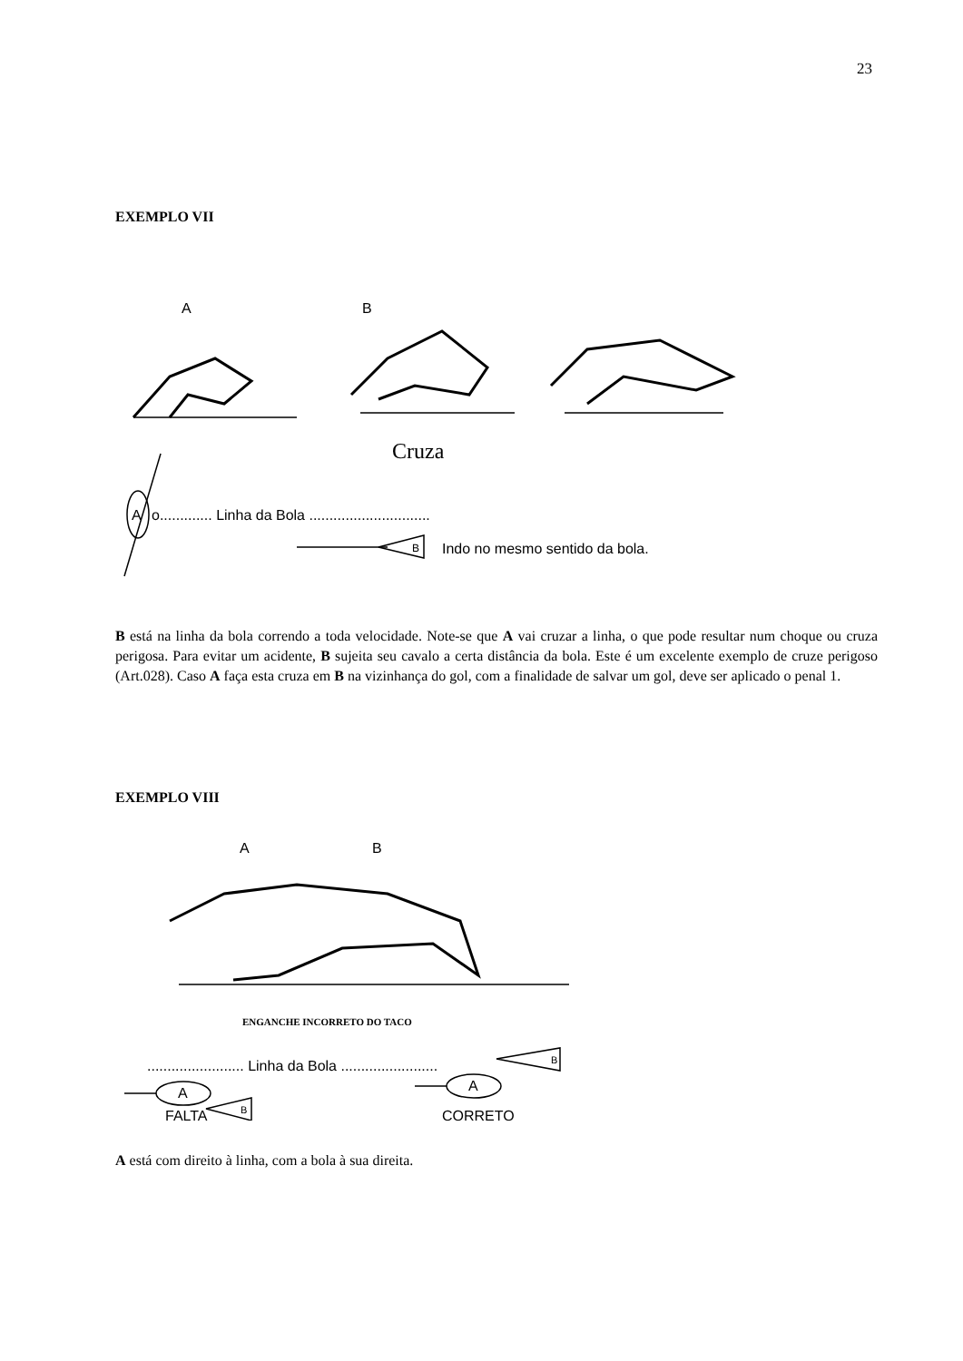23
EXEMPLO VII
A
B
Cruza
A
o............. Linha da Bola ..............................
B
Indo no mesmo sentido da bola.
B está na linha da bola correndo a toda velocidade. Note-se que A vai cruzar a linha, o que pode resultar num choque ou cruza perigosa. Para evitar um acidente, B sujeita seu cavalo a certa distância da bola. Este é um excelente exemplo de cruze perigoso (Art.028). Caso A faça esta cruza em B na vizinhança do gol, com a finalidade de salvar um gol, deve ser aplicado o penal 1.
EXEMPLO VIII
A
B
ENGANCHE INCORRETO DO TACO
........................ Linha da Bola ........................
A
A
B
B
FALTA
CORRETO
A está com direito à linha, com a bola à sua direita.